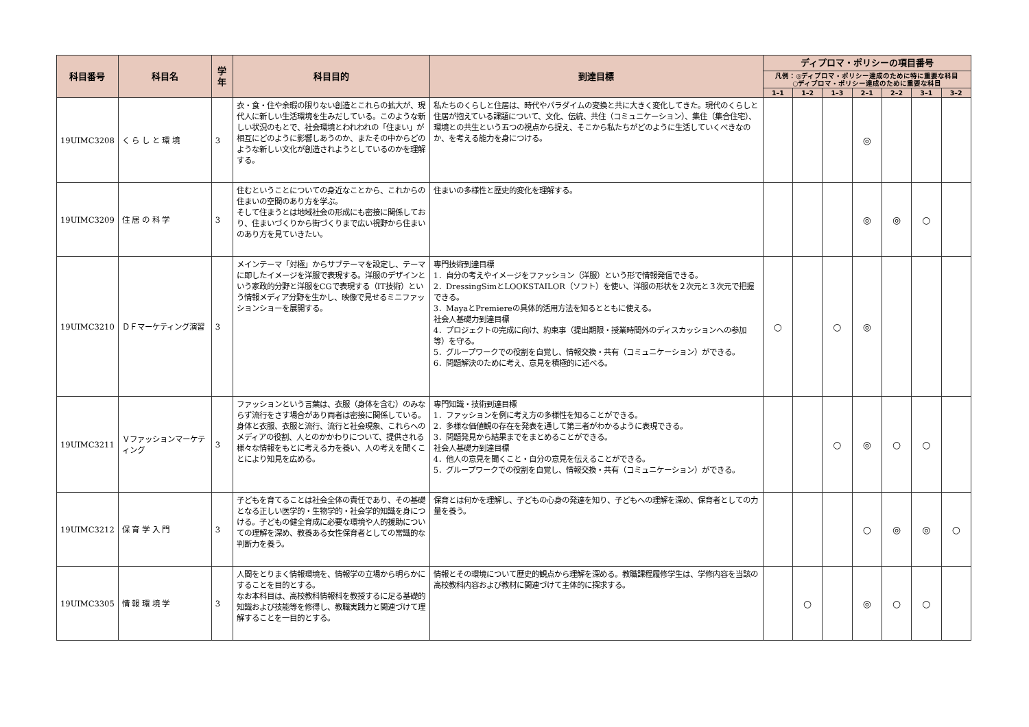| 科目番号 | 科目名 | 学年 | 科目目的 | 到達目標 | ディプロマ・ポリシーの項目番号 | | | | | | |
| --- | --- | --- | --- | --- | --- | --- | --- | --- | --- | --- | --- |
| | | | | | 凡例：◎ディプロマ・ポリシー達成のために特に重要な科目 ○ディプロマ・ポリシー達成のために重要な科目 | | | | | | |
| | | | | | 1–1 | 1–2 | 1–3 | 2–1 | 2–2 | 3–1 | 3–2 |
| 19UIMC3208 | く ら し と 環 境 | 3 | 衣・食・住や余暇の限りない創造とこれらの拡大が、現代人に新しい生活環境を生みだしている。このような新しい状況のもとで、社会環境とわれわれの「住まい」が相互にどのように影響しあうのか、またその中からどのような新しい文化が創造されようとしているのかを理解する。 | 私たちのくらしと住居は、時代やパラダイムの変換と共に大きく変化してきた。現代のくらしと住居が抱えている課題について、文化、伝統、共住（コミュニケーション）、集住（集合住宅）、環境との共生という五つの視点から捉え、そこから私たちがどのように生活していくべきなのか、を考える能力を身につける。 | | | | ◎ | | | |
| 19UIMC3209 | 住 居 の 科 学 | 3 | 住むということについての身近なことから、これからの住まいの空間のあり方を学ぶ。 そして住まうとは地域社会の形成にも密接に関係しており、住まいづくりから街づくりまで広い視野から住まいのあり方を見ていきたい。 | 住まいの多様性と歴史的変化を理解する。 | | | | ◎ | ◎ | ○ | |
| 19UIMC3210 | ＤＦマーケティング演習 | 3 | メインテーマ「対極」からサブテーマを設定し、テーマに即したイメージを洋服で表現する。洋服のデザインという家政的分野と洋服をCGで表現する（IT技術）という情報メディア分野を生かし、映像で見せるミニファッションショーを展開する。 | 専門技術到達目標 1．自分の考えやイメージをファッション（洋服）という形で情報発信できる。 2．DressingSimとLOOKSTAILOR（ソフト）を使い、洋服の形状を２次元と３次元で把握できる。 3．MayaとPremiereの具体的活用方法を知るとともに使える。 社会人基礎力到達目標 4．プロジェクトの完成に向け、約束事（提出期限・授業時間外のディスカッションへの参加等）を守る。 5．グループワークでの役割を自覚し、情報交換・共有（コミュニケーション）ができる。 6．問題解決のために考え、意見を積極的に述べる。 | ○ | | ○ | ◎ | | | |
| 19UIMC3211 | Ｖファッションマーケティング | 3 | ファッションという言葉は、衣服（身体を含む）のみならず流行をさす場合があり両者は密接に関係している。身体と衣服、衣服と流行、流行と社会現象、これらへのメディアの役割、人とのかかわりについて、提供される様々な情報をもとに考える力を養い、人の考えを聞くことにより知見を広める。 | 専門知識・技術到達目標 1．ファッションを例に考え方の多様性を知ることができる。 2．多様な価値観の存在を発表を通して第三者がわかるように表現できる。 3．問題発見から結果までをまとめることができる。 社会人基礎力到達目標 4．他人の意見を聞くこと・自分の意見を伝えることができる。 5．グループワークでの役割を自覚し、情報交換・共有（コミュニケーション）ができる。 | | | ○ | ◎ | ○ | ○ | |
| 19UIMC3212 | 保 育 学 入 門 | 3 | 子どもを育てることは社会全体の責任であり、その基礎となる正しい医学的・生物学的・社会学的知識を身につける。子どもの健全育成に必要な環境や人的援助についての理解を深め、教養ある女性保育者としての常識的な判断力を養う。 | 保育とは何かを理解し、子どもの心身の発達を知り、子どもへの理解を深め、保育者としての力量を養う。 | | | | ○ | ◎ | ◎ | ○ |
| 19UIMC3305 | 情 報 環 境 学 | 3 | 人間をとりまく情報環境を、情報学の立場から明らかにすることを目的とする。 なお本科目は、高校教科情報科を教授するに足る基礎的知識および技能等を修得し、教職実践力と関連づけて理解することを一目的とする。 | 情報とその環境について歴史的観点から理解を深める。教職課程履修学生は、学修内容を当該の高校教科内容および教材に関連づけて主体的に探求する。 | | ○ | | ◎ | ○ | ○ | |